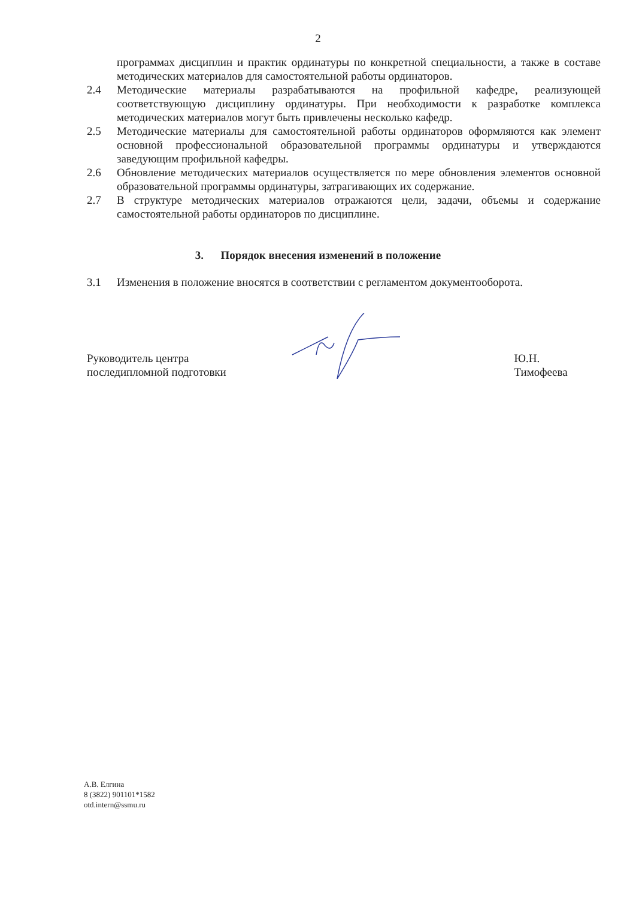2
программах дисциплин и практик ординатуры по конкретной специальности, а также в составе методических материалов для самостоятельной работы ординаторов.
2.4 Методические материалы разрабатываются на профильной кафедре, реализующей соответствующую дисциплину ординатуры. При необходимости к разработке комплекса методических материалов могут быть привлечены несколько кафедр.
2.5 Методические материалы для самостоятельной работы ординаторов оформляются как элемент основной профессиональной образовательной программы ординатуры и утверждаются заведующим профильной кафедры.
2.6 Обновление методических материалов осуществляется по мере обновления элементов основной образовательной программы ординатуры, затрагивающих их содержание.
2.7 В структуре методических материалов отражаются цели, задачи, объемы и содержание самостоятельной работы ординаторов по дисциплине.
3. Порядок внесения изменений в положение
3.1 Изменения в положение вносятся в соответствии с регламентом документооборота.
Руководитель центра
последипломной подготовки
Ю.Н. Тимофеева
А.В. Елгина
8 (3822) 901101*1582
otd.intern@ssmu.ru